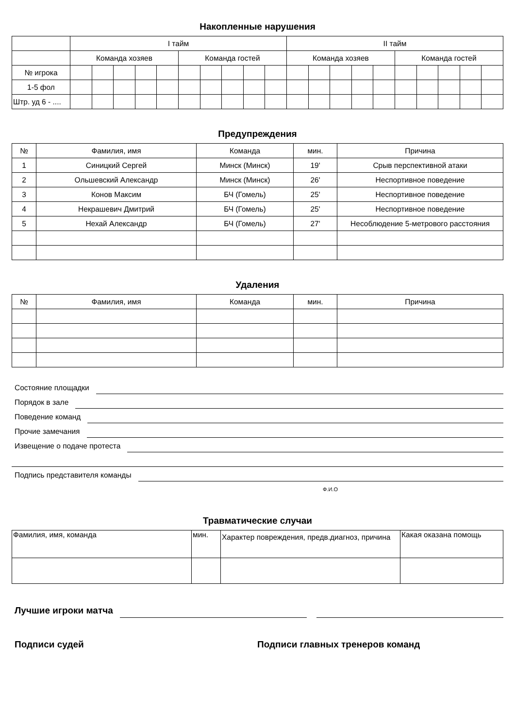Накопленные нарушения
| | I тайм | | | | | | | | | | II тайм | | | | | | | | | |
| | Команда хозяев | | | | | Команда гостей | | | | | Команда хозяев | | | | | Команда гостей | | | | |
| № игрока | | | | | | | | | | | | | | | | | | | | |
| 1-5 фол | | | | | | | | | | | | | | | | | | | | |
| Штр. уд 6 - .... | | | | | | | | | | | | | | | | | | | | |
Предупреждения
| № | Фамилия, имя | Команда | мин. | Причина |
| 1 | Синицкий Сергей | Минск (Минск) | 19' | Срыв перспективной атаки |
| 2 | Ольшевский Александр | Минск (Минск) | 26' | Неспортивное поведение |
| 3 | Конов Максим | БЧ (Гомель) | 25' | Неспортивное поведение |
| 4 | Некрашевич Дмитрий | БЧ (Гомель) | 25' | Неспортивное поведение |
| 5 | Нехай Александр | БЧ (Гомель) | 27' | Несоблюдение 5-метрового расстояния |
Удаления
| № | Фамилия, имя | Команда | мин. | Причина |
Состояние площадки
Порядок в зале
Поведение команд
Прочие замечания
Извещение о подаче протеста
Подпись представителя команды
Ф.И.О
Травматические случаи
| Фамилия, имя, команда | мин. | Характер повреждения, предв.диагноз, причина | Какая оказана помощь |
Лучшие игроки матча
Подписи судей Подписи главных тренеров команд